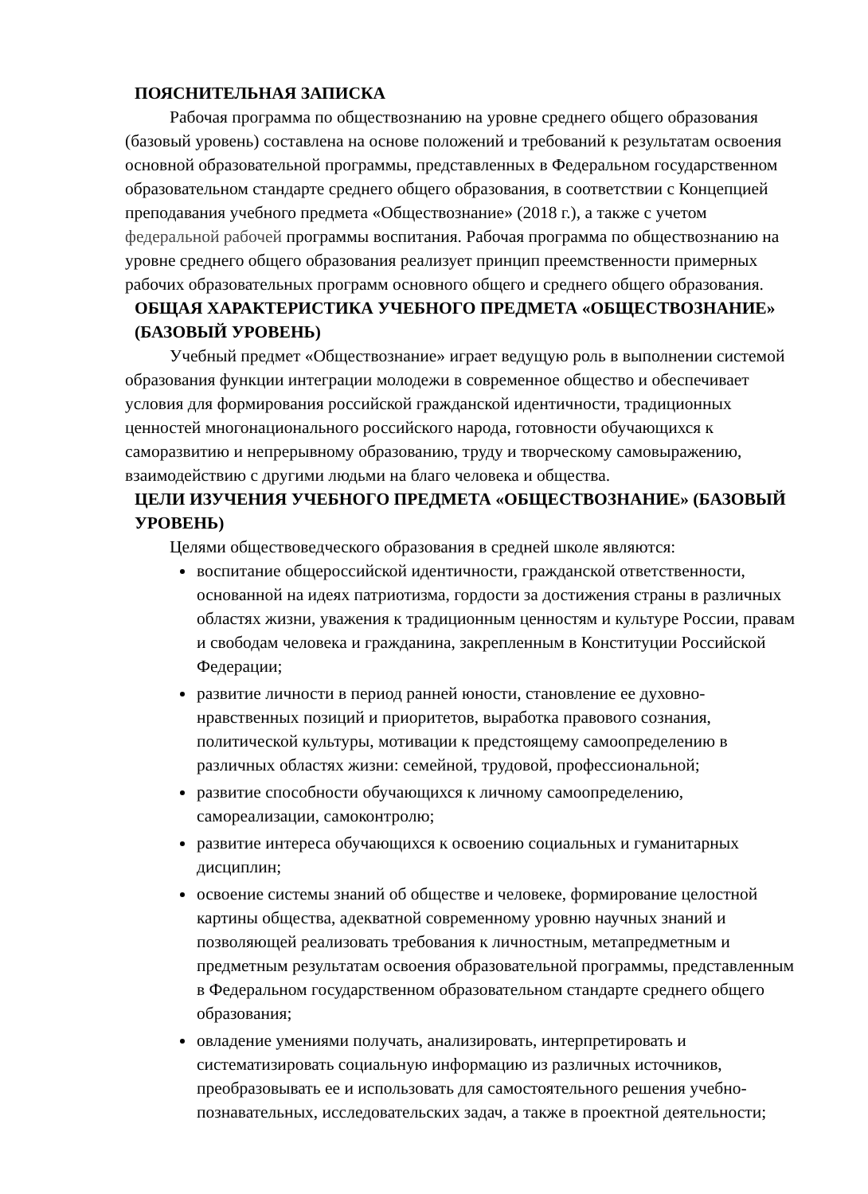ПОЯСНИТЕЛЬНАЯ ЗАПИСКА
Рабочая программа по обществознанию на уровне среднего общего образования (базовый уровень) составлена на основе положений и требований к результатам освоения основной образовательной программы, представленных в Федеральном государственном образовательном стандарте среднего общего образования, в соответствии с Концепцией преподавания учебного предмета «Обществознание» (2018 г.), а также с учетом федеральной рабочей программы воспитания. Рабочая программа по обществознанию на уровне среднего общего образования реализует принцип преемственности примерных рабочих образовательных программ основного общего и среднего общего образования.
ОБЩАЯ ХАРАКТЕРИСТИКА УЧЕБНОГО ПРЕДМЕТА «ОБЩЕСТВОЗНАНИЕ» (БАЗОВЫЙ УРОВЕНЬ)
Учебный предмет «Обществознание» играет ведущую роль в выполнении системой образования функции интеграции молодежи в современное общество и обеспечивает условия для формирования российской гражданской идентичности, традиционных ценностей многонационального российского народа, готовности обучающихся к саморазвитию и непрерывному образованию, труду и творческому самовыражению, взаимодействию с другими людьми на благо человека и общества.
ЦЕЛИ ИЗУЧЕНИЯ УЧЕБНОГО ПРЕДМЕТА «ОБЩЕСТВОЗНАНИЕ» (БАЗОВЫЙ УРОВЕНЬ)
Целями обществоведческого образования в средней школе являются:
воспитание общероссийской идентичности, гражданской ответственности, основанной на идеях патриотизма, гордости за достижения страны в различных областях жизни, уважения к традиционным ценностям и культуре России, правам и свободам человека и гражданина, закрепленным в Конституции Российской Федерации;
развитие личности в период ранней юности, становление ее духовно-нравственных позиций и приоритетов, выработка правового сознания, политической культуры, мотивации к предстоящему самоопределению в различных областях жизни: семейной, трудовой, профессиональной;
развитие способности обучающихся к личному самоопределению, самореализации, самоконтролю;
развитие интереса обучающихся к освоению социальных и гуманитарных дисциплин;
освоение системы знаний об обществе и человеке, формирование целостной картины общества, адекватной современному уровню научных знаний и позволяющей реализовать требования к личностным, метапредметным и предметным результатам освоения образовательной программы, представленным в Федеральном государственном образовательном стандарте среднего общего образования;
овладение умениями получать, анализировать, интерпретировать и систематизировать социальную информацию из различных источников, преобразовывать ее и использовать для самостоятельного решения учебно-познавательных, исследовательских задач, а также в проектной деятельности;